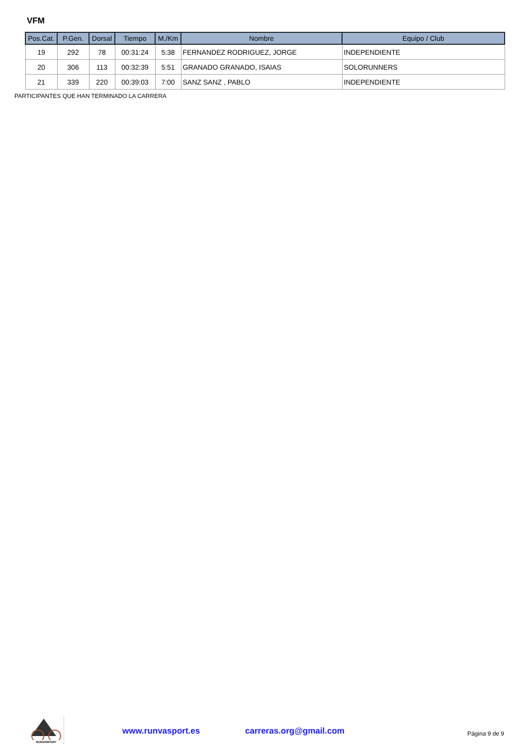VFM
| Pos.Cat. | P.Gen. | Dorsal | Tiempo | M./Km | Nombre | Equipo / Club |
| --- | --- | --- | --- | --- | --- | --- |
| 19 | 292 | 78 | 00:31:24 | 5:38 | FERNANDEZ RODRIGUEZ, JORGE | INDEPENDIENTE |
| 20 | 306 | 113 | 00:32:39 | 5:51 | GRANADO GRANADO, ISAIAS | SOLORUNNERS |
| 21 | 339 | 220 | 00:39:03 | 7:00 | SANZ SANZ , PABLO | INDEPENDIENTE |
PARTICIPANTES QUE HAN TERMINADO LA CARRERA
RUNVASPORT
www.runvasport.es carreras.org@gmail.com Página 9 de 9